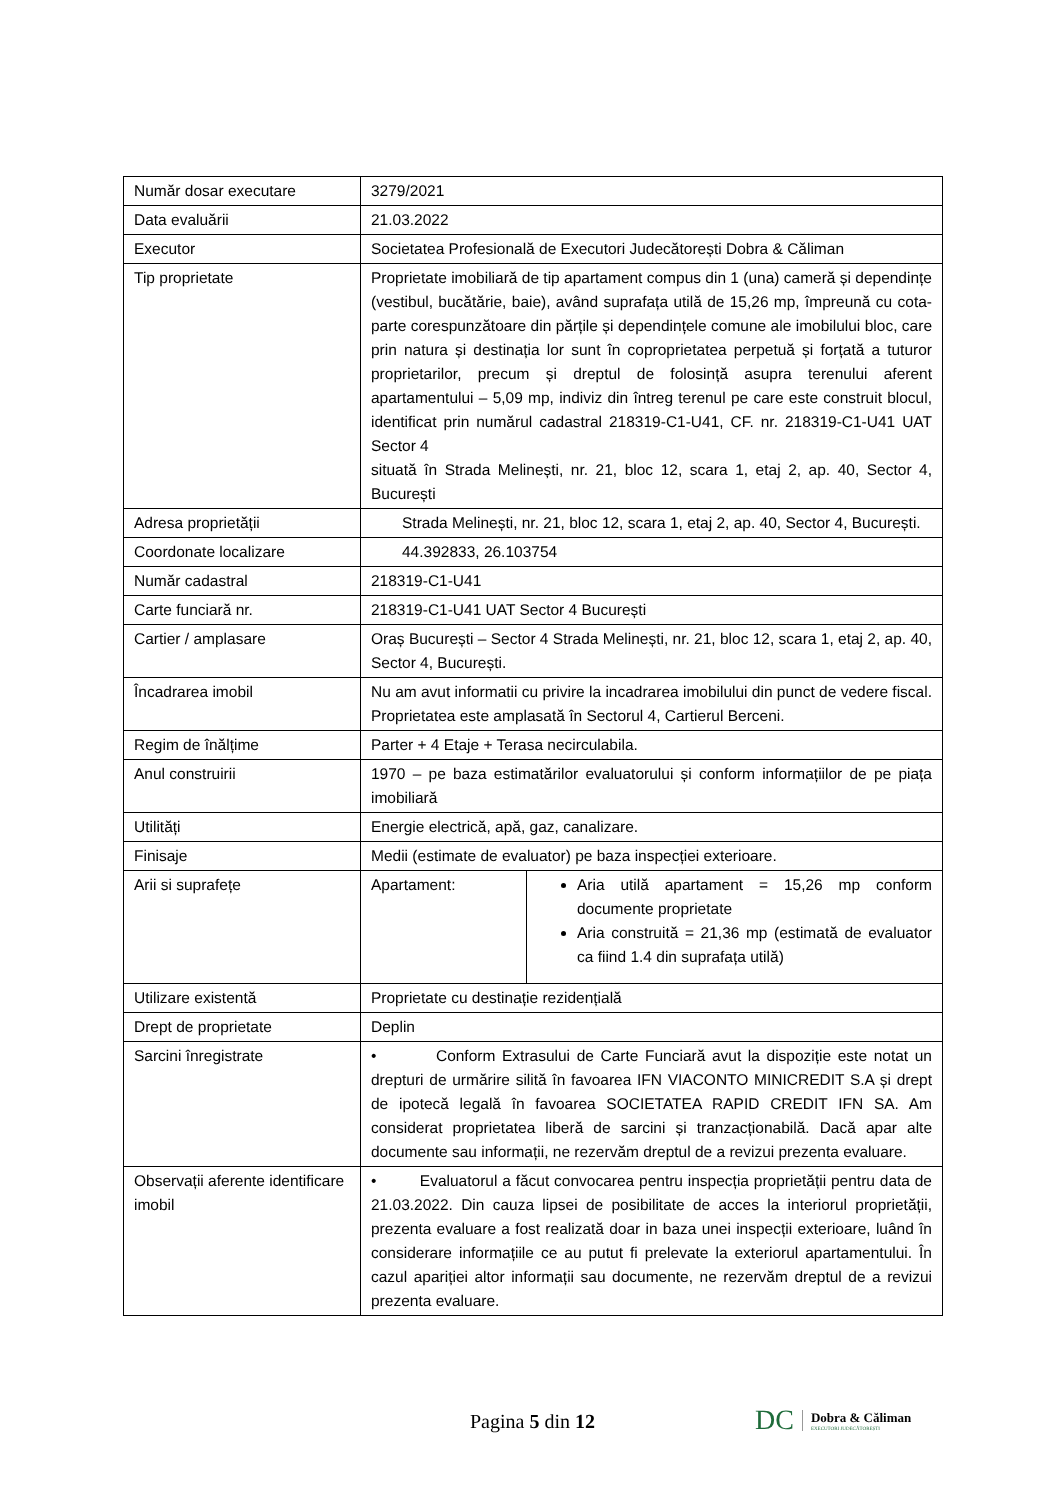| Număr dosar executare | 3279/2021 | |
| Data evaluării | 21.03.2022 | |
| Executor | Societatea Profesională de Executori Judecătorești Dobra & Căliman | |
| Tip proprietate | Proprietate imobiliară de tip apartament compus din 1 (una) cameră și dependințe (vestibul, bucătărie, baie), având suprafața utilă de 15,26 mp, împreună cu cota-parte corespunzătoare din părțile și dependințele comune ale imobilului bloc, care prin natura și destinația lor sunt în coproprietatea perpetuă și forțată a tuturor proprietarilor, precum și dreptul de folosință asupra terenului aferent apartamentului – 5,09 mp, indiviz din întreg terenul pe care este construit blocul, identificat prin numărul cadastral 218319-C1-U41, CF. nr. 218319-C1-U41 UAT Sector 4 situată în Strada Melinești, nr. 21, bloc 12, scara 1, etaj 2, ap. 40, Sector 4, București | |
| Adresa proprietății | Strada Melinești, nr. 21, bloc 12, scara 1, etaj 2, ap. 40, Sector 4, București. | |
| Coordonate localizare | 44.392833, 26.103754 | |
| Număr cadastral | 218319-C1-U41 | |
| Carte funciară nr. | 218319-C1-U41 UAT Sector 4 București | |
| Cartier / amplasare | Oraș București – Sector 4 Strada Melinești, nr. 21, bloc 12, scara 1, etaj 2, ap. 40, Sector 4, București. | |
| Încadrarea imobil | Nu am avut informatii cu privire la incadrarea imobilului din punct de vedere fiscal. Proprietatea este amplasată în Sectorul 4, Cartierul Berceni. | |
| Regim de înălțime | Parter + 4 Etaje + Terasa necirculabila. | |
| Anul construirii | 1970 – pe baza estimatărilor evaluatorului și conform informațiilor de pe piața imobiliară | |
| Utilități | Energie electrică, apă, gaz, canalizare. | |
| Finisaje | Medii (estimate de evaluator) pe baza inspecției exterioare. | |
| Arii si suprafețe | Apartament: | Aria utilă apartament = 15,26 mp conform documente proprietate Aria construită = 21,36 mp (estimată de evaluator ca fiind 1.4 din suprafața utilă) |
| Utilizare existentă | Proprietate cu destinație rezidențială | |
| Drept de proprietate | Deplin | |
| Sarcini înregistrate | • Conform Extrasului de Carte Funciară avut la dispoziție este notat un drepturi de urmărire silită în favoarea IFN VIACONTO MINICREDIT S.A și drept de ipotecă legală în favoarea SOCIETATEA RAPID CREDIT IFN SA. Am considerat proprietatea liberă de sarcini și tranzacționabilă. Dacă apar alte documente sau informații, ne rezervăm dreptul de a revizui prezenta evaluare. | |
| Observații aferente identificare imobil | • Evaluatorul a făcut convocarea pentru inspecția proprietății pentru data de 21.03.2022. Din cauza lipsei de posibilitate de acces la interiorul proprietății, prezenta evaluare a fost realizată doar in baza unei inspecții exterioare, luând în considerare informațiile ce au putut fi prelevate la exteriorul apartamentului. În cazul apariției altor informații sau documente, ne rezervăm dreptul de a revizui prezenta evaluare. | |
Pagina 5 din 12
DC Dobra & Căliman
EXECUTORI JUDECĂTOREȘTI